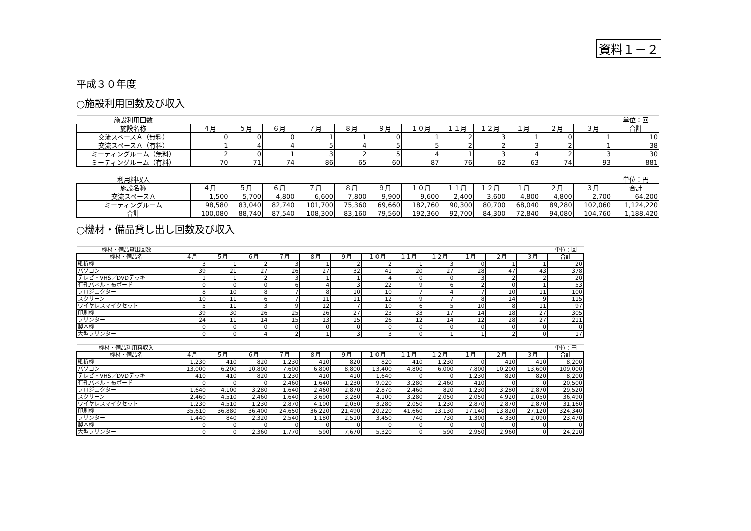資料１－２
平成３０年度
○施設利用回数及び収入
| 施設利用回数 | | | | | | | | | | | | | 単位：回 |
| 施設名称 | ４月 | ５月 | ６月 | ７月 | ８月 | ９月 | １０月 | １１月 | １２月 | １月 | ２月 | ３月 | 合計 |
| 交流スペースＡ（無料） | 0 | 0 | 0 | 1 | 1 | 0 | 1 | 2 | 3 | 1 | 0 | 1 | 10 |
| 交流スペースＡ（有料） | 1 | 4 | 4 | 5 | 4 | 5 | 5 | 2 | 2 | 3 | 2 | 1 | 38 |
| ミーティングルーム（無料） | 2 | 0 | 1 | 3 | 2 | 5 | 4 | 1 | 3 | 4 | 2 | 3 | 30 |
| ミーティングルーム（有料） | 70 | 71 | 74 | 86 | 65 | 60 | 87 | 76 | 62 | 63 | 74 | 93 | 881 |
| 利用料収入 | | | | | | | | | | | | | 単位：円 |
| 施設名称 | ４月 | ５月 | ６月 | ７月 | ８月 | ９月 | １０月 | １１月 | １２月 | １月 | ２月 | ３月 | 合計 |
| 交流スペースＡ | 1,500 | 5,700 | 4,800 | 6,600 | 7,800 | 9,900 | 9,600 | 2,400 | 3,600 | 4,800 | 4,800 | 2,700 | 64,200 |
| ミーティングルーム | 98,580 | 83,040 | 82,740 | 101,700 | 75,360 | 69,660 | 182,760 | 90,300 | 80,700 | 68,040 | 89,280 | 102,060 | 1,124,220 |
| 合計 | 100,080 | 88,740 | 87,540 | 108,300 | 83,160 | 79,560 | 192,360 | 92,700 | 84,300 | 72,840 | 94,080 | 104,760 | 1,188,420 |
○機材・備品貸し出し回数及び収入
| 機材・備品貸出回数 | | | | | | | | | | | | | 単位：回 |
| 機材・備品名 | ４月 | ５月 | ６月 | ７月 | ８月 | ９月 | １０月 | １１月 | １２月 | １月 | ２月 | ３月 | 合計 |
| 紙折機 | 3 | 1 | 2 | 3 | 1 | 2 | 2 | 1 | 3 | 0 | 1 | 1 | 20 |
| パソコン | 39 | 21 | 27 | 26 | 27 | 32 | 41 | 20 | 27 | 28 | 47 | 43 | 378 |
| テレビ・VHS／DVDデッキ | 1 | 1 | 2 | 3 | 1 | 1 | 4 | 0 | 0 | 3 | 2 | 2 | 20 |
| 有孔パネル・布ボード | 0 | 0 | 0 | 6 | 4 | 3 | 22 | 9 | 6 | 2 | 0 | 1 | 53 |
| プロジェクター | 8 | 10 | 8 | 7 | 8 | 10 | 10 | 7 | 4 | 7 | 10 | 11 | 100 |
| スクリーン | 10 | 11 | 6 | 7 | 11 | 11 | 12 | 9 | 7 | 8 | 14 | 9 | 115 |
| ワイヤレスマイクセット | 5 | 11 | 3 | 9 | 12 | 7 | 10 | 6 | 5 | 10 | 8 | 11 | 97 |
| 印刷機 | 39 | 30 | 26 | 25 | 26 | 27 | 23 | 33 | 17 | 14 | 18 | 27 | 305 |
| プリンター | 24 | 11 | 14 | 15 | 13 | 15 | 26 | 12 | 14 | 12 | 28 | 27 | 211 |
| 製本機 | 0 | 0 | 0 | 0 | 0 | 0 | 0 | 0 | 0 | 0 | 0 | 0 | 0 |
| 大型プリンター | 0 | 0 | 4 | 2 | 1 | 3 | 3 | 0 | 1 | 1 | 2 | 0 | 17 |
| 機材・備品利用料収入 | | | | | | | | | | | | | 単位：円 |
| 機材・備品名 | ４月 | ５月 | ６月 | ７月 | ８月 | ９月 | １０月 | １１月 | １２月 | １月 | ２月 | ３月 | 合計 |
| 紙折機 | 1,230 | 410 | 820 | 1,230 | 410 | 820 | 820 | 410 | 1,230 | 0 | 410 | 410 | 8,200 |
| パソコン | 13,000 | 6,200 | 10,800 | 7,600 | 6,800 | 8,800 | 13,400 | 4,800 | 6,000 | 7,800 | 10,200 | 13,600 | 109,000 |
| テレビ・VHS／DVDデッキ | 410 | 410 | 820 | 1,230 | 410 | 410 | 1,640 | 0 | 0 | 1,230 | 820 | 820 | 8,200 |
| 有孔パネル・布ボード | 0 | 0 | 0 | 2,460 | 1,640 | 1,230 | 9,020 | 3,280 | 2,460 | 410 | 0 | 0 | 20,500 |
| プロジェクター | 1,640 | 4,100 | 3,280 | 1,640 | 2,460 | 2,870 | 2,870 | 2,460 | 820 | 1,230 | 3,280 | 2,870 | 29,520 |
| スクリーン | 2,460 | 4,510 | 2,460 | 1,640 | 3,690 | 3,280 | 4,100 | 3,280 | 2,050 | 2,050 | 4,920 | 2,050 | 36,490 |
| ワイヤレスマイクセット | 1,230 | 4,510 | 1,230 | 2,870 | 4,100 | 2,050 | 3,280 | 2,050 | 1,230 | 2,870 | 2,870 | 2,870 | 31,160 |
| 印刷機 | 35,610 | 36,880 | 36,400 | 24,650 | 36,220 | 21,490 | 20,220 | 41,660 | 13,130 | 17,140 | 13,820 | 27,120 | 324,340 |
| プリンター | 1,440 | 840 | 2,320 | 2,540 | 1,180 | 2,510 | 3,450 | 740 | 730 | 1,300 | 4,330 | 2,090 | 23,470 |
| 製本機 | 0 | 0 | 0 | 0 | 0 | 0 | 0 | 0 | 0 | 0 | 0 | 0 | 0 |
| 大型プリンター | 0 | 0 | 2,360 | 1,770 | 590 | 7,670 | 5,320 | 0 | 590 | 2,950 | 2,960 | 0 | 24,210 |